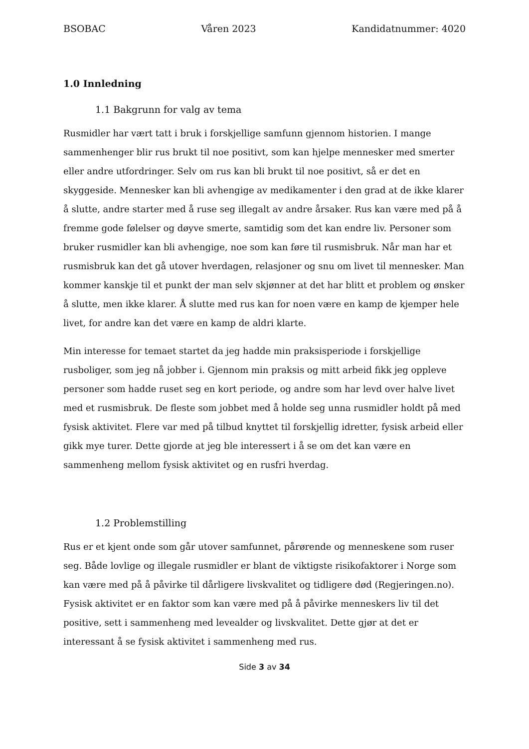BSOBAC Våren 2023 Kandidatnummer: 4020
1.0 Innledning
1.1 Bakgrunn for valg av tema
Rusmidler har vært tatt i bruk i forskjellige samfunn gjennom historien. I mange sammenhenger blir rus brukt til noe positivt, som kan hjelpe mennesker med smerter eller andre utfordringer. Selv om rus kan bli brukt til noe positivt, så er det en skyggeside. Mennesker kan bli avhengige av medikamenter i den grad at de ikke klarer å slutte, andre starter med å ruse seg illegalt av andre årsaker. Rus kan være med på å fremme gode følelser og døyve smerte, samtidig som det kan endre liv. Personer som bruker rusmidler kan bli avhengige, noe som kan føre til rusmisbruk. Når man har et rusmisbruk kan det gå utover hverdagen, relasjoner og snu om livet til mennesker. Man kommer kanskje til et punkt der man selv skjønner at det har blitt et problem og ønsker å slutte, men ikke klarer. Å slutte med rus kan for noen være en kamp de kjemper hele livet, for andre kan det være en kamp de aldri klarte.
Min interesse for temaet startet da jeg hadde min praksisperiode i forskjellige rusboliger, som jeg nå jobber i. Gjennom min praksis og mitt arbeid fikk jeg oppleve personer som hadde ruset seg en kort periode, og andre som har levd over halve livet med et rusmisbruk. De fleste som jobbet med å holde seg unna rusmidler holdt på med fysisk aktivitet. Flere var med på tilbud knyttet til forskjellig idretter, fysisk arbeid eller gikk mye turer. Dette gjorde at jeg ble interessert i å se om det kan være en sammenheng mellom fysisk aktivitet og en rusfri hverdag.
1.2 Problemstilling
Rus er et kjent onde som går utover samfunnet, pårørende og menneskene som ruser seg. Både lovlige og illegale rusmidler er blant de viktigste risikofaktorer i Norge som kan være med på å påvirke til dårligere livskvalitet og tidligere død (Regjeringen.no). Fysisk aktivitet er en faktor som kan være med på å påvirke menneskers liv til det positive, sett i sammenheng med levealder og livskvalitet. Dette gjør at det er interessant å se fysisk aktivitet i sammenheng med rus.
Side 3 av 34